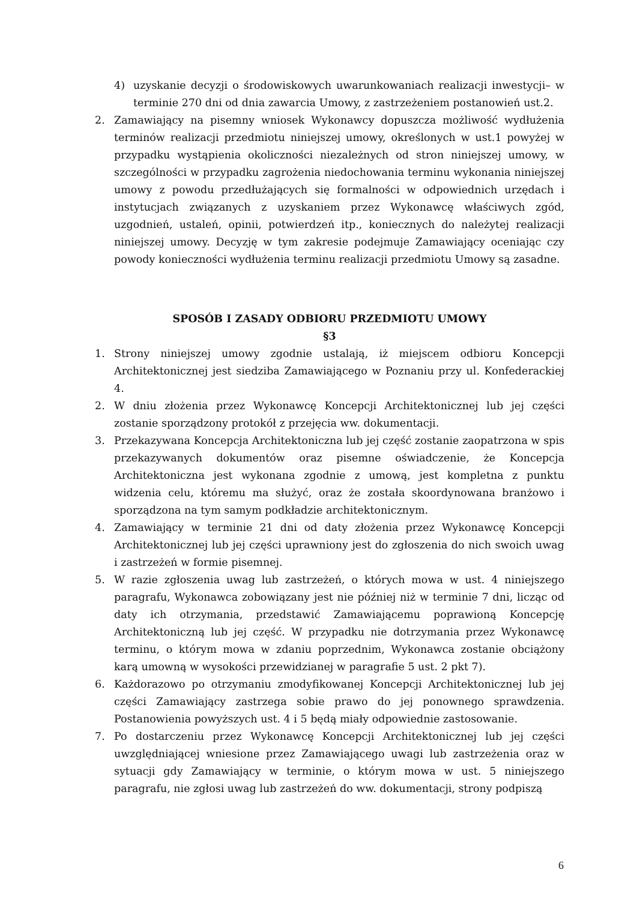4) uzyskanie decyzji o środowiskowych uwarunkowaniach realizacji inwestycji– w terminie 270 dni od dnia zawarcia Umowy, z zastrzeżeniem postanowień ust.2.
2. Zamawiający na pisemny wniosek Wykonawcy dopuszcza możliwość wydłużenia terminów realizacji przedmiotu niniejszej umowy, określonych w ust.1 powyżej w przypadku wystąpienia okoliczności niezależnych od stron niniejszej umowy, w szczególności w przypadku zagrożenia niedochowania terminu wykonania niniejszej umowy z powodu przedłużających się formalności w odpowiednich urzędach i instytucjach związanych z uzyskaniem przez Wykonawcę właściwych zgód, uzgodnień, ustaleń, opinii, potwierdzeń itp., koniecznych do należytej realizacji niniejszej umowy. Decyzję w tym zakresie podejmuje Zamawiający oceniając czy powody konieczności wydłużenia terminu realizacji przedmiotu Umowy są zasadne.
SPOSÓB I ZASADY ODBIORU PRZEDMIOTU UMOWY
§3
1. Strony niniejszej umowy zgodnie ustalają, iż miejscem odbioru Koncepcji Architektonicznej jest siedziba Zamawiającego w Poznaniu przy ul. Konfederackiej 4.
2. W dniu złożenia przez Wykonawcę Koncepcji Architektonicznej lub jej części zostanie sporządzony protokół z przejęcia ww. dokumentacji.
3. Przekazywana Koncepcja Architektoniczna lub jej część zostanie zaopatrzona w spis przekazywanych dokumentów oraz pisemne oświadczenie, że Koncepcja Architektoniczna jest wykonana zgodnie z umową, jest kompletna z punktu widzenia celu, któremu ma służyć, oraz że została skoordynowana branżowo i sporządzona na tym samym podkładzie architektonicznym.
4. Zamawiający w terminie 21 dni od daty złożenia przez Wykonawcę Koncepcji Architektonicznej lub jej części uprawniony jest do zgłoszenia do nich swoich uwag i zastrzeżeń w formie pisemnej.
5. W razie zgłoszenia uwag lub zastrzeżeń, o których mowa w ust. 4 niniejszego paragrafu, Wykonawca zobowiązany jest nie później niż w terminie 7 dni, licząc od daty ich otrzymania, przedstawić Zamawiającemu poprawioną Koncepcję Architektoniczną lub jej część. W przypadku nie dotrzymania przez Wykonawcę terminu, o którym mowa w zdaniu poprzednim, Wykonawca zostanie obciążony karą umowną w wysokości przewidzianej w paragrafie 5 ust. 2 pkt 7).
6. Każdorazowo po otrzymaniu zmodyfikowanej Koncepcji Architektonicznej lub jej części Zamawiający zastrzega sobie prawo do jej ponownego sprawdzenia. Postanowienia powyższych ust. 4 i 5 będą miały odpowiednie zastosowanie.
7. Po dostarczeniu przez Wykonawcę Koncepcji Architektonicznej lub jej części uwzględniającej wniesione przez Zamawiającego uwagi lub zastrzeżenia oraz w sytuacji gdy Zamawiający w terminie, o którym mowa w ust. 5 niniejszego paragrafu, nie zgłosi uwag lub zastrzeżeń do ww. dokumentacji, strony podpiszą
6